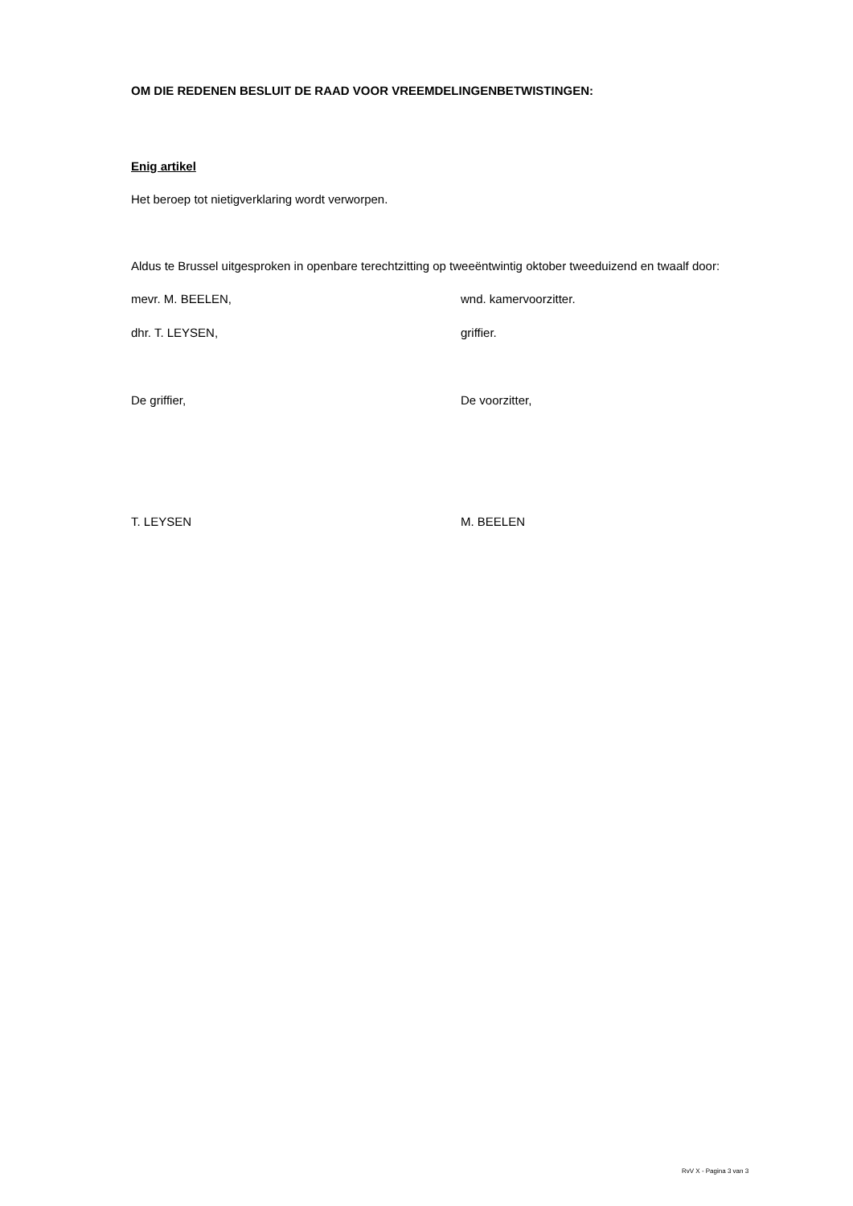OM DIE REDENEN BESLUIT DE RAAD VOOR VREEMDELINGENBETWISTINGEN:
Enig artikel
Het beroep tot nietigverklaring wordt verworpen.
Aldus te Brussel uitgesproken in openbare terechtzitting op tweeëntwintig oktober tweeduizend en twaalf door:
mevr. M. BEELEN, wnd. kamervoorzitter.
dhr. T. LEYSEN, griffier.
De griffier, De voorzitter,
T. LEYSEN M. BEELEN
RvV X - Pagina 3 van 3